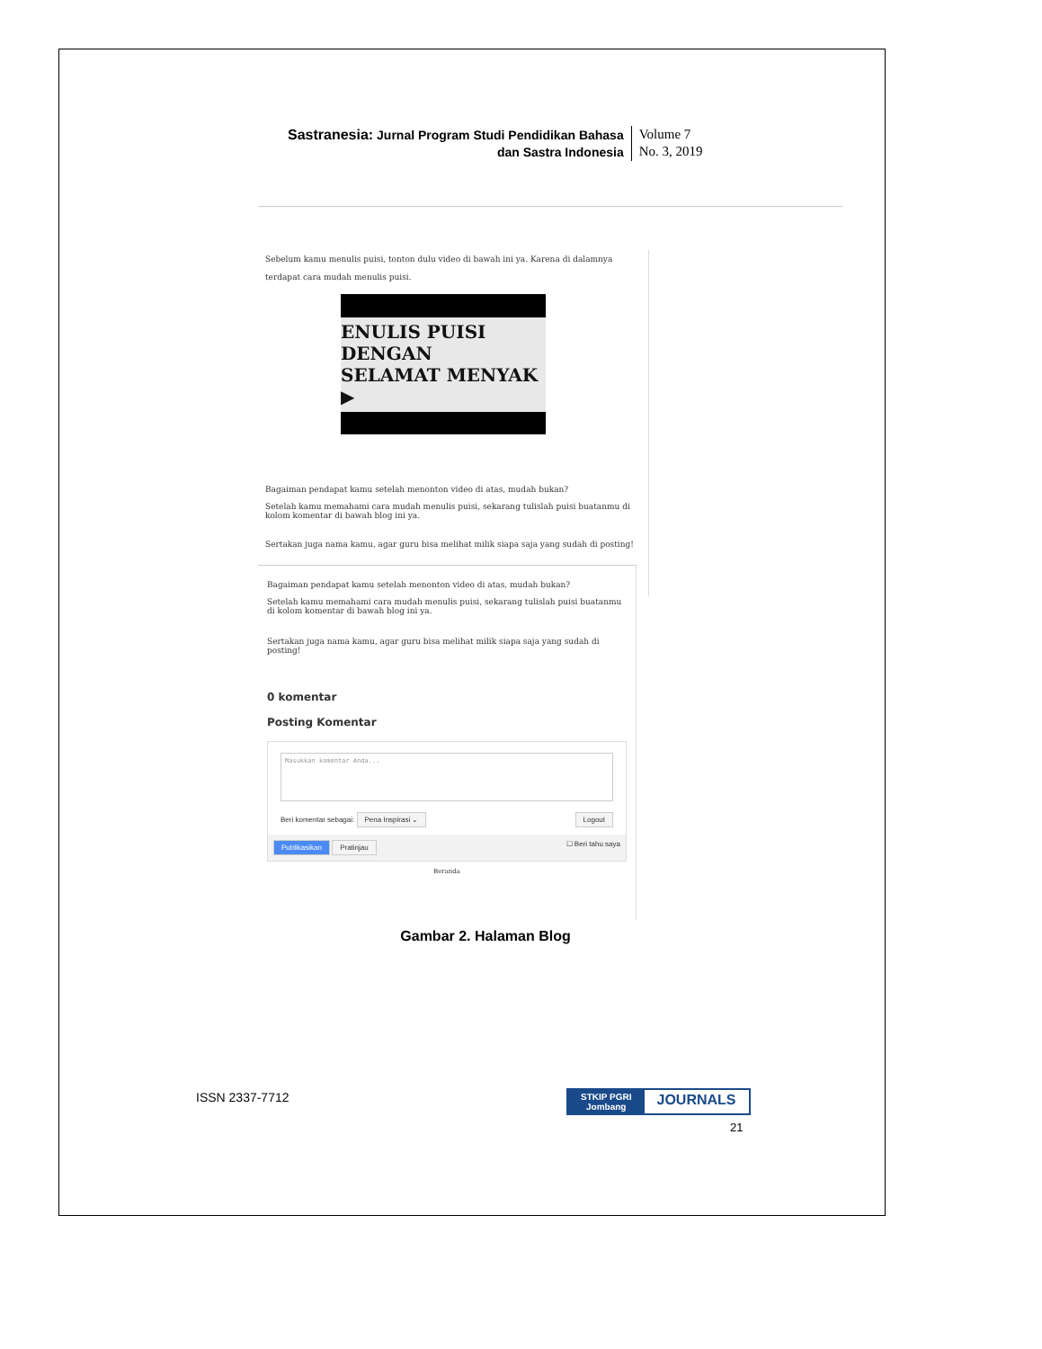Sastranesia: Jurnal Program Studi Pendidikan Bahasa
dan Sastra Indonesia
Volume 7
No. 3, 2019
Sebelum kamu menulis puisi, tonton dulu video di bawah ini ya. Karena di dalamnya terdapat cara mudah menulis puisi.
ENULIS PUISI DENGAN
SELAMAT MENYAK ▶
Bagaiman pendapat kamu setelah menonton video di atas, mudah bukan?
Setelah kamu memahami cara mudah menulis puisi, sekarang tulislah puisi buatanmu di kolom komentar di bawah blog ini ya.
Sertakan juga nama kamu, agar guru bisa melihat milik siapa saja yang sudah di posting!
Bagaiman pendapat kamu setelah menonton video di atas, mudah bukan?
Setelah kamu memahami cara mudah menulis puisi, sekarang tulislah puisi buatanmu di kolom komentar di bawah blog ini ya.
Sertakan juga nama kamu, agar guru bisa melihat milik siapa saja yang sudah di posting!
0 komentar
Posting Komentar
Masukkan komentar Anda...
Beri komentar sebagai: Pena Inspirasi ⌄ Logout
Publikasikan Pratinjau ☐ Beri tahu saya
Beranda
Gambar 2. Halaman Blog
ISSN 2337-7712
STKIP PGRI
Jombang JOURNALS
21